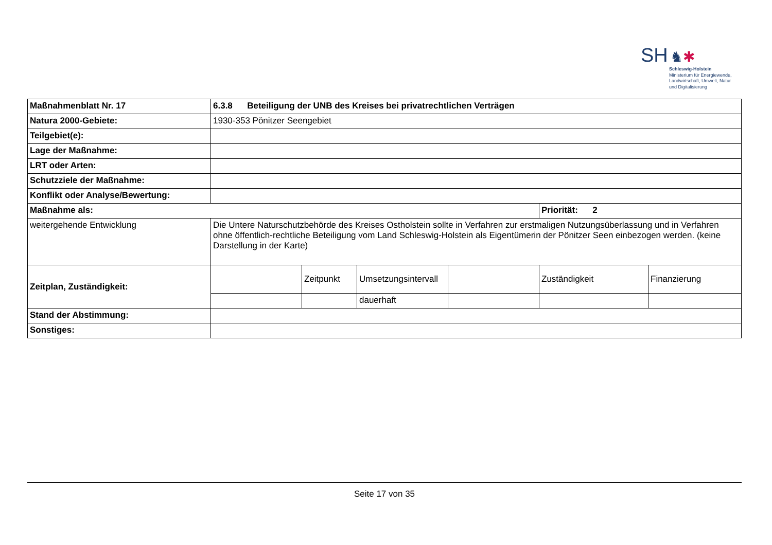SH ♞✱
Schleswig-Holstein
Ministerium für Energiewende,
Landwirtschaft, Umwelt, Natur
und Digitalisierung
| Maßnahmenblatt Nr. 17 | 6.3.8 Beteiligung der UNB des Kreises bei privatrechtlichen Verträgen | | | | | |
| Natura 2000-Gebiete: | 1930-353 Pönitzer Seengebiet | | | | | |
| Teilgebiet(e): | | | | | | |
| Lage der Maßnahme: | | | | | | |
| LRT oder Arten: | | | | | | |
| Schutzziele der Maßnahme: | | | | | | |
| Konflikt oder Analyse/Bewertung: | | | | | | |
| Maßnahme als: | | | | | Priorität: 2 | |
| weitergehende Entwicklung | Die Untere Naturschutzbehörde des Kreises Ostholstein sollte in Verfahren zur erstmaligen Nutzungsüberlassung und in Verfahren ohne öffentlich-rechtliche Beteiligung vom Land Schleswig-Holstein als Eigentümerin der Pönitzer Seen einbezogen werden. (keine Darstellung in der Karte) | | | | | |
| Zeitplan, Zuständigkeit: | | Zeitpunkt | Umsetzungsintervall | | Zuständigkeit | Finanzierung |
| | | | dauerhaft | | | |
| Stand der Abstimmung: | | | | | | |
| Sonstiges: | | | | | | |
Seite 17 von 35